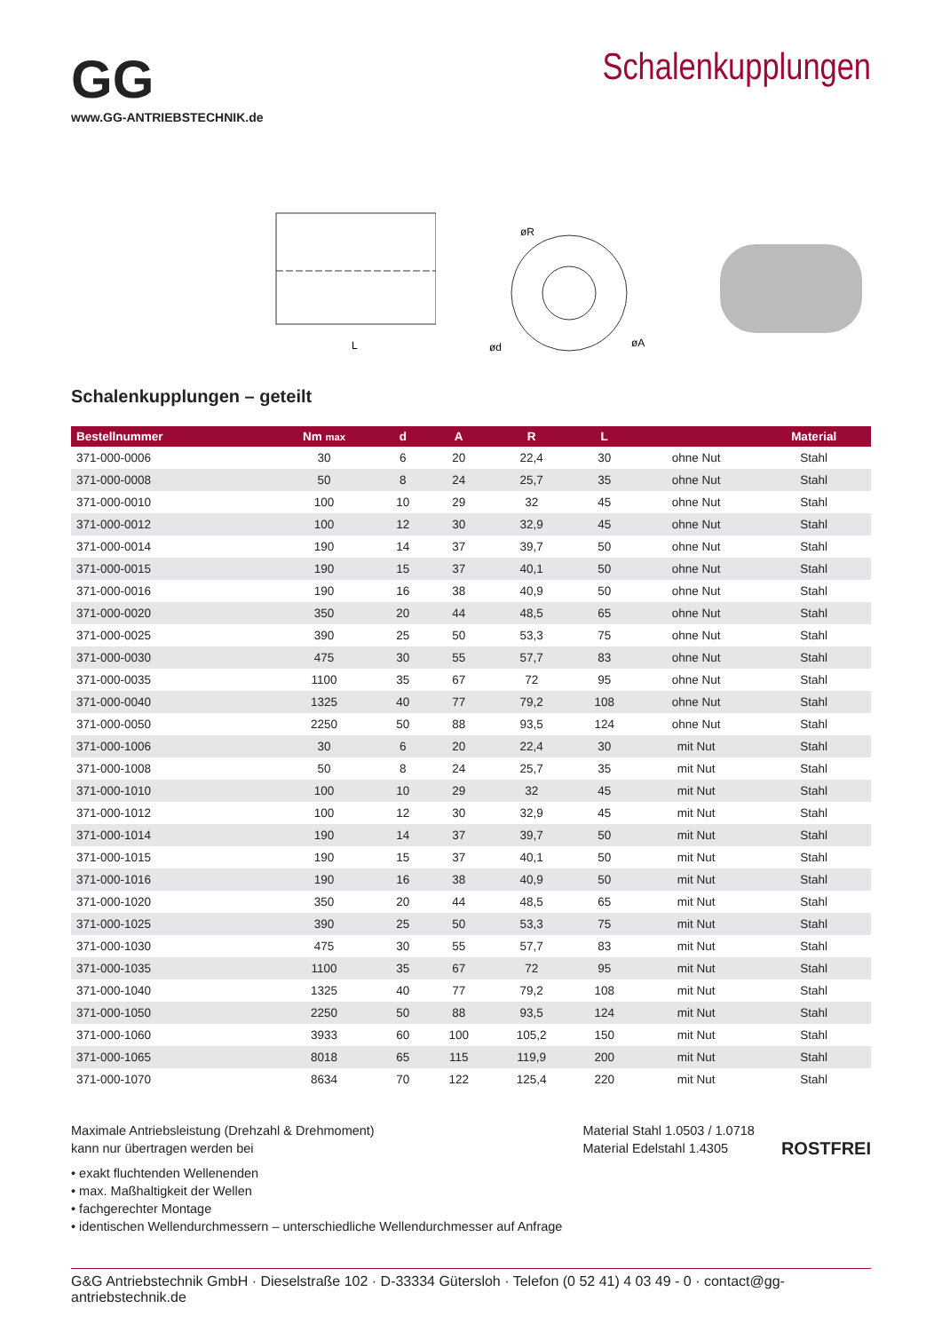GG
www.GG-ANTRIEBSTECHNIK.de
Schalenkupplungen
L
øR
ød
øA
Schalenkupplungen – geteilt
| Bestellnummer | Nm max | d | A | R | L | | Material |
| --- | --- | --- | --- | --- | --- | --- | --- |
| 371-000-0006 | 30 | 6 | 20 | 22,4 | 30 | ohne Nut | Stahl |
| 371-000-0008 | 50 | 8 | 24 | 25,7 | 35 | ohne Nut | Stahl |
| 371-000-0010 | 100 | 10 | 29 | 32 | 45 | ohne Nut | Stahl |
| 371-000-0012 | 100 | 12 | 30 | 32,9 | 45 | ohne Nut | Stahl |
| 371-000-0014 | 190 | 14 | 37 | 39,7 | 50 | ohne Nut | Stahl |
| 371-000-0015 | 190 | 15 | 37 | 40,1 | 50 | ohne Nut | Stahl |
| 371-000-0016 | 190 | 16 | 38 | 40,9 | 50 | ohne Nut | Stahl |
| 371-000-0020 | 350 | 20 | 44 | 48,5 | 65 | ohne Nut | Stahl |
| 371-000-0025 | 390 | 25 | 50 | 53,3 | 75 | ohne Nut | Stahl |
| 371-000-0030 | 475 | 30 | 55 | 57,7 | 83 | ohne Nut | Stahl |
| 371-000-0035 | 1100 | 35 | 67 | 72 | 95 | ohne Nut | Stahl |
| 371-000-0040 | 1325 | 40 | 77 | 79,2 | 108 | ohne Nut | Stahl |
| 371-000-0050 | 2250 | 50 | 88 | 93,5 | 124 | ohne Nut | Stahl |
| 371-000-1006 | 30 | 6 | 20 | 22,4 | 30 | mit Nut | Stahl |
| 371-000-1008 | 50 | 8 | 24 | 25,7 | 35 | mit Nut | Stahl |
| 371-000-1010 | 100 | 10 | 29 | 32 | 45 | mit Nut | Stahl |
| 371-000-1012 | 100 | 12 | 30 | 32,9 | 45 | mit Nut | Stahl |
| 371-000-1014 | 190 | 14 | 37 | 39,7 | 50 | mit Nut | Stahl |
| 371-000-1015 | 190 | 15 | 37 | 40,1 | 50 | mit Nut | Stahl |
| 371-000-1016 | 190 | 16 | 38 | 40,9 | 50 | mit Nut | Stahl |
| 371-000-1020 | 350 | 20 | 44 | 48,5 | 65 | mit Nut | Stahl |
| 371-000-1025 | 390 | 25 | 50 | 53,3 | 75 | mit Nut | Stahl |
| 371-000-1030 | 475 | 30 | 55 | 57,7 | 83 | mit Nut | Stahl |
| 371-000-1035 | 1100 | 35 | 67 | 72 | 95 | mit Nut | Stahl |
| 371-000-1040 | 1325 | 40 | 77 | 79,2 | 108 | mit Nut | Stahl |
| 371-000-1050 | 2250 | 50 | 88 | 93,5 | 124 | mit Nut | Stahl |
| 371-000-1060 | 3933 | 60 | 100 | 105,2 | 150 | mit Nut | Stahl |
| 371-000-1065 | 8018 | 65 | 115 | 119,9 | 200 | mit Nut | Stahl |
| 371-000-1070 | 8634 | 70 | 122 | 125,4 | 220 | mit Nut | Stahl |
Maximale Antriebsleistung (Drehzahl & Drehmoment)
kann nur übertragen werden bei
• exakt fluchtenden Wellenenden
• max. Maßhaltigkeit der Wellen
• fachgerechter Montage
• identischen Wellendurchmessern – unterschiedliche Wellendurchmesser auf Anfrage
Material Stahl 1.0503 / 1.0718
Material Edelstahl 1.4305
ROSTFREI
G&G Antriebstechnik GmbH · Dieselstraße 102 · D-33334 Gütersloh · Telefon (0 52 41) 4 03 49 - 0 · contact@gg-antriebstechnik.de